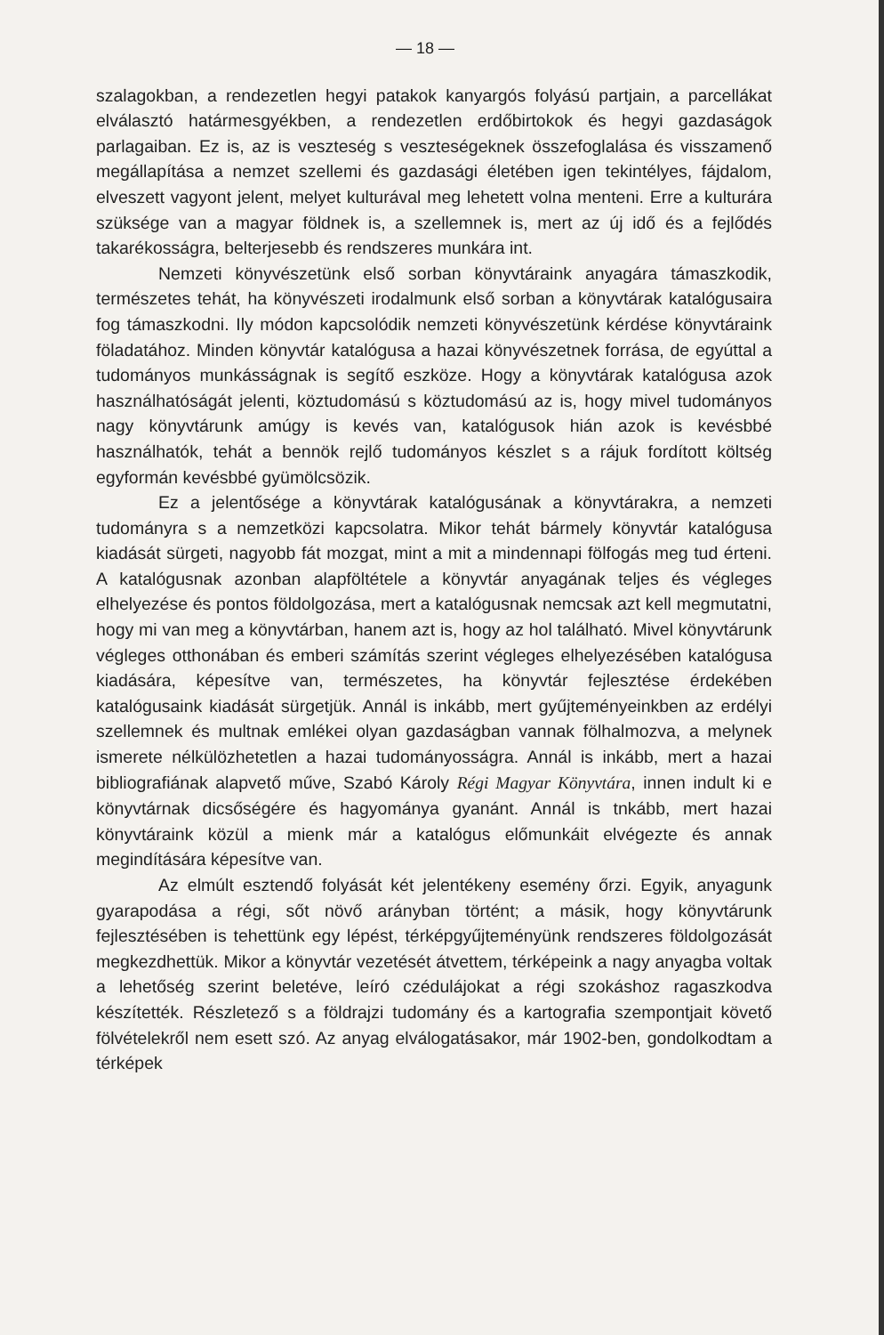— 18 —
szalagokban, a rendezetlen hegyi patakok kanyargós folyású partjain, a parcellákat elválasztó határmesgyékben, a rendezetlen erdőbirtokok és hegyi gazdaságok parlagaiban. Ez is, az is veszteség s veszteségeknek összefoglalása és visszamenő megállapítása a nemzet szellemi és gazdasági életében igen tekintélyes, fájdalom, elveszett vagyont jelent, melyet kulturával meg lehetett volna menteni. Erre a kulturára szüksége van a magyar földnek is, a szellemnek is, mert az új idő és a fejlődés takarékosságra, belterjesebb és rendszeres munkára int.
Nemzeti könyvészetünk első sorban könyvtáraink anyagára támaszkodik, természetes tehát, ha könyvészeti irodalmunk első sorban a könyvtárak katalógusaira fog támaszkodni. Ily módon kapcsolódik nemzeti könyvészetünk kérdése könyvtáraink föladatához. Minden könyvtár katalógusa a hazai könyvészetnek forrása, de egyúttal a tudományos munkásságnak is segítő eszköze. Hogy a könyvtárak katalógusa azok használhatóságát jelenti, köztudomású s köztudomású az is, hogy mivel tudományos nagy könyvtárunk amúgy is kevés van, katalógusok hián azok is kevésbbé használhatók, tehát a bennök rejlő tudományos készlet s a rájuk fordított költség egyformán kevésbbé gyümölcsözik.
Ez a jelentősége a könyvtárak katalógusának a könyvtárakra, a nemzeti tudományra s a nemzetközi kapcsolatra. Mikor tehát bármely könyvtár katalógusa kiadását sürgeti, nagyobb fát mozgat, mint a mit a mindennapi fölfogás meg tud érteni. A katalógusnak azonban alapföltétele a könyvtár anyagának teljes és végleges elhelyezése és pontos földolgozása, mert a katalógusnak nemcsak azt kell megmutatni, hogy mi van meg a könyvtárban, hanem azt is, hogy az hol található. Mivel könyvtárunk végleges otthonában és emberi számítás szerint végleges elhelyezésében katalógusa kiadására, képesítve van, természetes, ha könyvtár fejlesztése érdekében katalógusaink kiadását sürgetjük. Annál is inkább, mert gyűjteményeinkben az erdélyi szellemnek és multnak emlékei olyan gazdaságban vannak fölhalmozva, a melynek ismerete nélkülözhetetlen a hazai tudományosságra. Annál is inkább, mert a hazai bibliografiának alapvető műve, Szabó Károly Régi Magyar Könyvtára, innen indult ki e könyvtárnak dicsőségére és hagyománya gyanánt. Annál is tnkább, mert hazai könyvtáraink közül a mienk már a katalógus előmunkáit elvégezte és annak megindítására képesítve van.
Az elmúlt esztendő folyását két jelentékeny esemény őrzi. Egyik, anyagunk gyarapodása a régi, sőt növő arányban történt; a másik, hogy könyvtárunk fejlesztésében is tehettünk egy lépést, térképgyűjteményünk rendszeres földolgozását megkezdhettük. Mikor a könyvtár vezetését átvettem, térképeink a nagy anyagba voltak a lehetőség szerint beletéve, leíró czédulájokat a régi szokáshoz ragaszkodva készítették. Részletező s a földrajzi tudomány és a kartografia szempontjait követő fölvételekről nem esett szó. Az anyag elválogatásakor, már 1902-ben, gondolkodtam a térképek